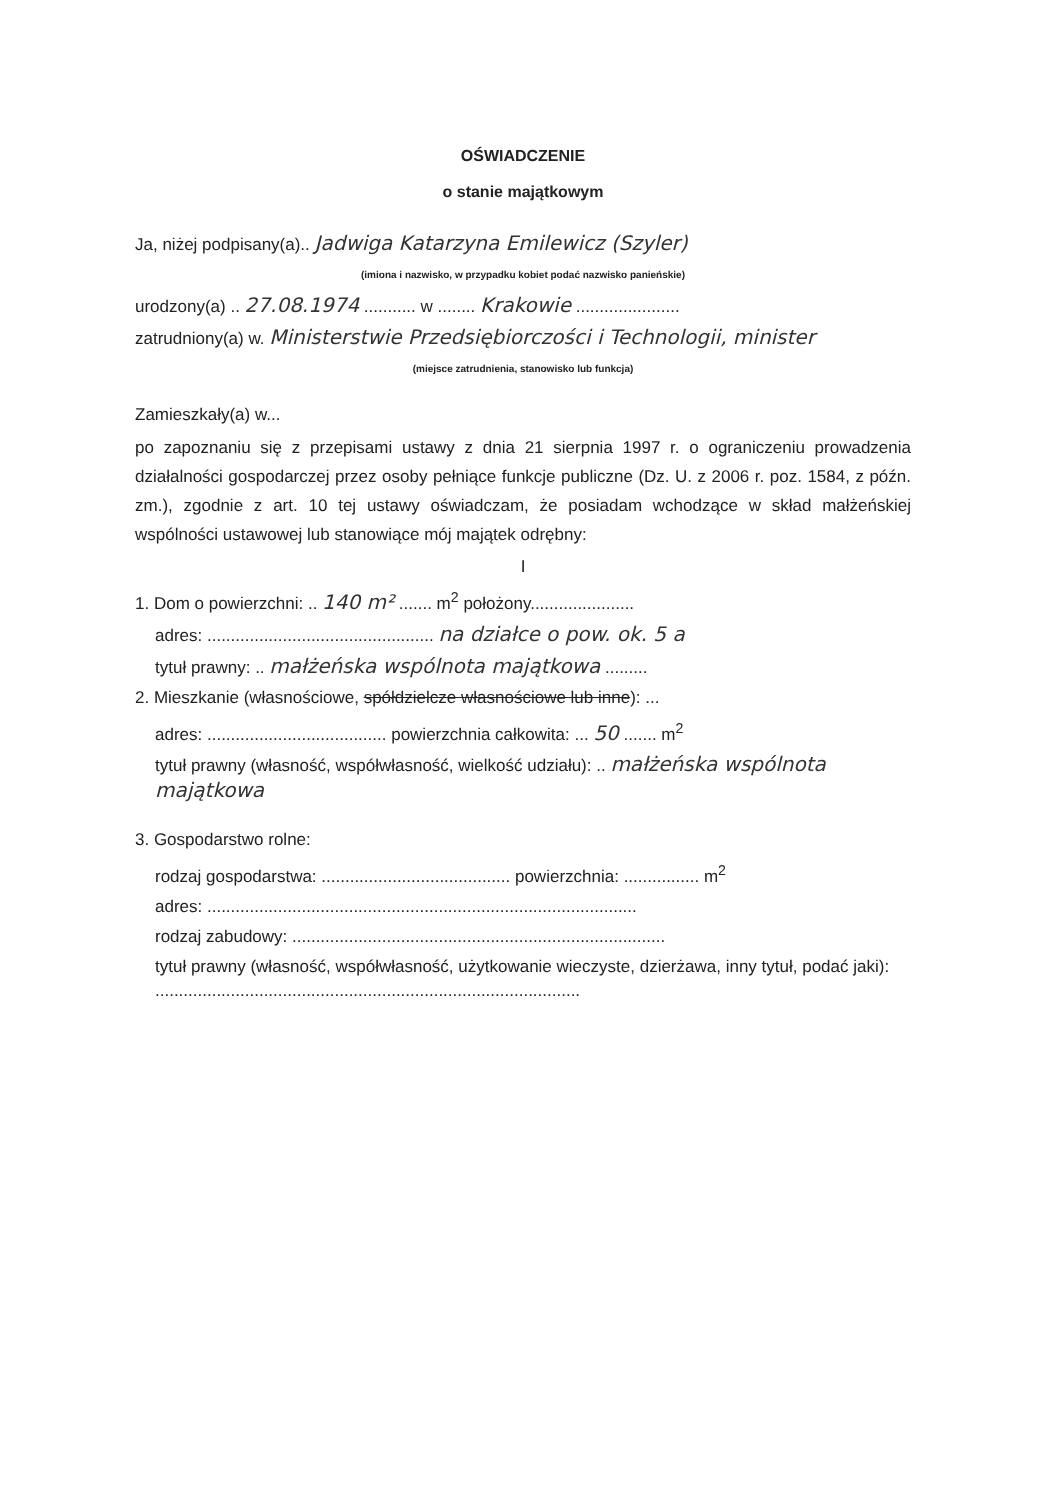OŚWIADCZENIE
o stanie majątkowym
Ja, niżej podpisany(a).. Jadwiga Katarzyna Emilewicz (Szyler)
(imiona i nazwisko, w przypadku kobiet podać nazwisko panieńskie)
urodzony(a) .. 27.08.1974 ........... w ........ Krakowie ......................
zatrudniony(a) w. Ministerstwie Przedsiębiorczości i Technologii, minister
(miejsce zatrudnienia, stanowisko lub funkcja)
Zamieszkały(a) w...
po zapoznaniu się z przepisami ustawy z dnia 21 sierpnia 1997 r. o ograniczeniu prowadzenia działalności gospodarczej przez osoby pełniące funkcje publiczne (Dz. U. z 2006 r. poz. 1584, z późn. zm.), zgodnie z art. 10 tej ustawy oświadczam, że posiadam wchodzące w skład małżeńskiej wspólności ustawowej lub stanowiące mój majątek odrębny:
I
1. Dom o powierzchni: .. 140 m² ....... m<sup>2</sup> położony......................
adres: ................................................ na działce o pow. ok. 5 a
tytuł prawny: .. małżeńska wspólnota majątkowa .........
2. Mieszkanie (własnościowe, spółdzielcze własnościowe lub inne): ...
adres: ...................................... powierzchnia całkowita: ... 50 ....... m<sup>2</sup>
tytuł prawny (własność, współwłasność, wielkość udziału): .. małżeńska wspólnota majątkowa
3. Gospodarstwo rolne:
rodzaj gospodarstwa: ........................................ powierzchnia: ................ m<sup>2</sup>
adres: ...........................................................................................
rodzaj zabudowy: ...............................................................................
tytuł prawny (własność, współwłasność, użytkowanie wieczyste, dzierżawa, inny tytuł, podać jaki): ..........................................................................................